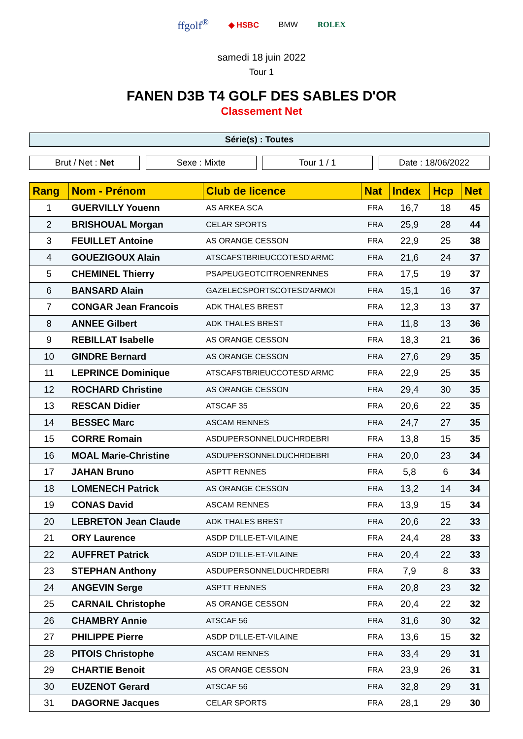ffgolf<sup>®</sup> ◆ HSBC BMW ROLEX
samedi 18 juin 2022
Tour 1
FANEN D3B T4 GOLF DES SABLES D'OR
Classement Net
Série(s) : Toutes
Brut / Net : Net Sexe : Mixte Tour 1 / 1 Date : 18/06/2022
| Rang | Nom - Prénom | Club de licence | Nat | Index | Hcp | Net |
| --- | --- | --- | --- | --- | --- | --- |
| 1 | GUERVILLY Youenn | AS ARKEA SCA | FRA | 16,7 | 18 | 45 |
| 2 | BRISHOUAL Morgan | CELAR SPORTS | FRA | 25,9 | 28 | 44 |
| 3 | FEUILLET Antoine | AS ORANGE CESSON | FRA | 22,9 | 25 | 38 |
| 4 | GOUEZIGOUX Alain | ATSCAFSTBRIEUCCOTESD'ARMC | FRA | 21,6 | 24 | 37 |
| 5 | CHEMINEL Thierry | PSAPEUGEOTCITROENRENNES | FRA | 17,5 | 19 | 37 |
| 6 | BANSARD Alain | GAZELECSPORTSCOTESD'ARMOI | FRA | 15,1 | 16 | 37 |
| 7 | CONGAR Jean Francois | ADK THALES BREST | FRA | 12,3 | 13 | 37 |
| 8 | ANNEE Gilbert | ADK THALES BREST | FRA | 11,8 | 13 | 36 |
| 9 | REBILLAT Isabelle | AS ORANGE CESSON | FRA | 18,3 | 21 | 36 |
| 10 | GINDRE Bernard | AS ORANGE CESSON | FRA | 27,6 | 29 | 35 |
| 11 | LEPRINCE Dominique | ATSCAFSTBRIEUCCOTESD'ARMC | FRA | 22,9 | 25 | 35 |
| 12 | ROCHARD Christine | AS ORANGE CESSON | FRA | 29,4 | 30 | 35 |
| 13 | RESCAN Didier | ATSCAF 35 | FRA | 20,6 | 22 | 35 |
| 14 | BESSEC Marc | ASCAM RENNES | FRA | 24,7 | 27 | 35 |
| 15 | CORRE Romain | ASDUPERSONNELDUCHRDEBRI | FRA | 13,8 | 15 | 35 |
| 16 | MOAL Marie-Christine | ASDUPERSONNELDUCHRDEBRI | FRA | 20,0 | 23 | 34 |
| 17 | JAHAN Bruno | ASPTT RENNES | FRA | 5,8 | 6 | 34 |
| 18 | LOMENECH Patrick | AS ORANGE CESSON | FRA | 13,2 | 14 | 34 |
| 19 | CONAS David | ASCAM RENNES | FRA | 13,9 | 15 | 34 |
| 20 | LEBRETON Jean Claude | ADK THALES BREST | FRA | 20,6 | 22 | 33 |
| 21 | ORY Laurence | ASDP D'ILLE-ET-VILAINE | FRA | 24,4 | 28 | 33 |
| 22 | AUFFRET Patrick | ASDP D'ILLE-ET-VILAINE | FRA | 20,4 | 22 | 33 |
| 23 | STEPHAN Anthony | ASDUPERSONNELDUCHRDEBRI | FRA | 7,9 | 8 | 33 |
| 24 | ANGEVIN Serge | ASPTT RENNES | FRA | 20,8 | 23 | 32 |
| 25 | CARNAIL Christophe | AS ORANGE CESSON | FRA | 20,4 | 22 | 32 |
| 26 | CHAMBRY Annie | ATSCAF 56 | FRA | 31,6 | 30 | 32 |
| 27 | PHILIPPE Pierre | ASDP D'ILLE-ET-VILAINE | FRA | 13,6 | 15 | 32 |
| 28 | PITOIS Christophe | ASCAM RENNES | FRA | 33,4 | 29 | 31 |
| 29 | CHARTIE Benoit | AS ORANGE CESSON | FRA | 23,9 | 26 | 31 |
| 30 | EUZENOT Gerard | ATSCAF 56 | FRA | 32,8 | 29 | 31 |
| 31 | DAGORNE Jacques | CELAR SPORTS | FRA | 28,1 | 29 | 30 |